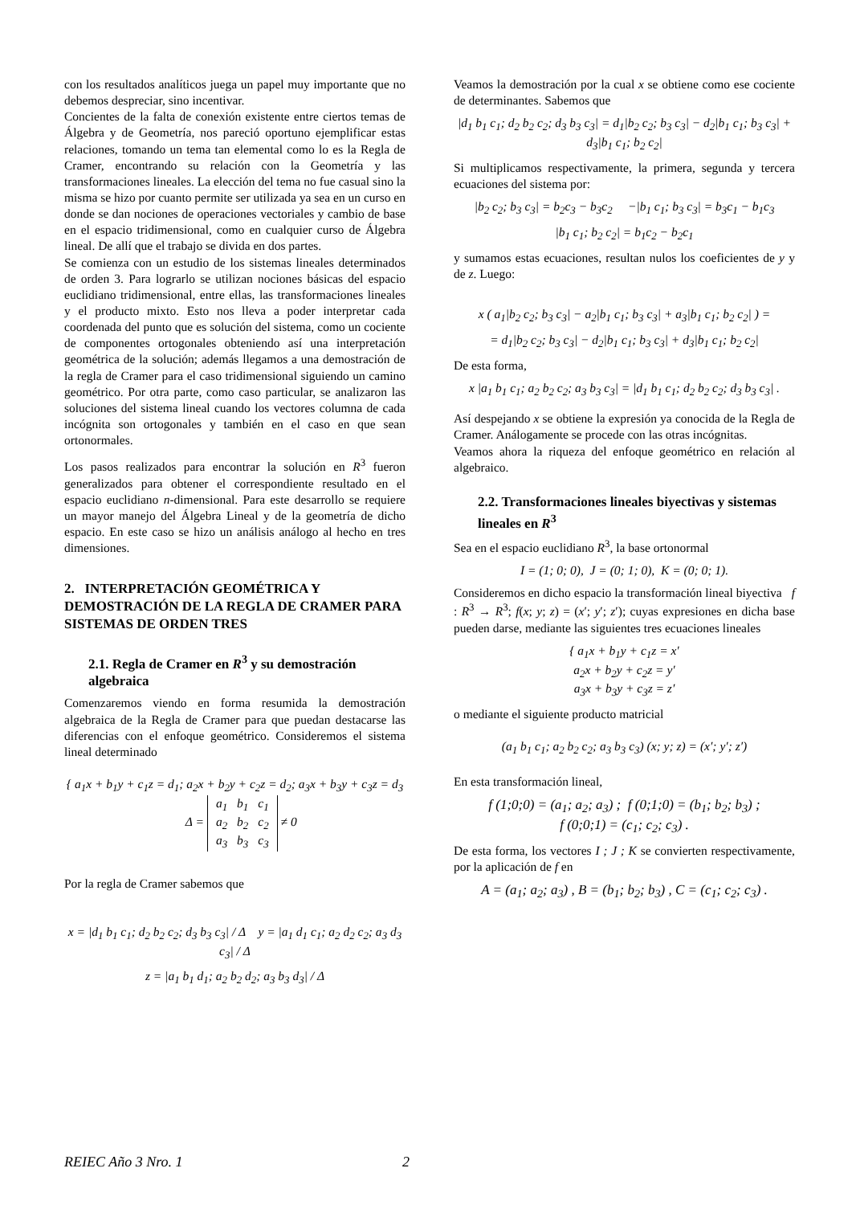con los resultados analíticos juega un papel muy importante que no debemos despreciar, sino incentivar.
Concientes de la falta de conexión existente entre ciertos temas de Álgebra y de Geometría, nos pareció oportuno ejemplificar estas relaciones, tomando un tema tan elemental como lo es la Regla de Cramer, encontrando su relación con la Geometría y las transformaciones lineales. La elección del tema no fue casual sino la misma se hizo por cuanto permite ser utilizada ya sea en un curso en donde se dan nociones de operaciones vectoriales y cambio de base en el espacio tridimensional, como en cualquier curso de Álgebra lineal. De allí que el trabajo se divida en dos partes.
Se comienza con un estudio de los sistemas lineales determinados de orden 3. Para lograrlo se utilizan nociones básicas del espacio euclidiano tridimensional, entre ellas, las transformaciones lineales y el producto mixto. Esto nos lleva a poder interpretar cada coordenada del punto que es solución del sistema, como un cociente de componentes ortogonales obteniendo así una interpretación geométrica de la solución; además llegamos a una demostración de la regla de Cramer para el caso tridimensional siguiendo un camino geométrico. Por otra parte, como caso particular, se analizaron las soluciones del sistema lineal cuando los vectores columna de cada incógnita son ortogonales y también en el caso en que sean ortonormales.
Los pasos realizados para encontrar la solución en R<sup>3</sup> fueron generalizados para obtener el correspondiente resultado en el espacio euclidiano n-dimensional. Para este desarrollo se requiere un mayor manejo del Álgebra Lineal y de la geometría de dicho espacio. En este caso se hizo un análisis análogo al hecho en tres dimensiones.
2. INTERPRETACIÓN GEOMÉTRICA Y DEMOSTRACIÓN DE LA REGLA DE CRAMER PARA SISTEMAS DE ORDEN TRES
2.1. Regla de Cramer en R<sup>3</sup> y su demostración algebraica
Comenzaremos viendo en forma resumida la demostración algebraica de la Regla de Cramer para que puedan destacarse las diferencias con el enfoque geométrico. Consideremos el sistema lineal determinado
{ a<sub>1</sub>x + b<sub>1</sub>y + c<sub>1</sub>z = d<sub>1</sub>; a<sub>2</sub>x + b<sub>2</sub>y + c<sub>2</sub>z = d<sub>2</sub>; a<sub>3</sub>x + b<sub>3</sub>y + c<sub>3</sub>z = d<sub>3</sub> Δ =
| a<sub>1</sub> | b<sub>1</sub> | c<sub>1</sub> |
| a<sub>2</sub> | b<sub>2</sub> | c<sub>2</sub> |
| a<sub>3</sub> | b<sub>3</sub> | c<sub>3</sub> |
≠ 0
Por la regla de Cramer sabemos que
x = |d<sub>1</sub> b<sub>1</sub> c<sub>1</sub>; d<sub>2</sub> b<sub>2</sub> c<sub>2</sub>; d<sub>3</sub> b<sub>3</sub> c<sub>3</sub>| / Δ y = |a<sub>1</sub> d<sub>1</sub> c<sub>1</sub>; a<sub>2</sub> d<sub>2</sub> c<sub>2</sub>; a<sub>3</sub> d<sub>3</sub> c<sub>3</sub>| / Δ
z = |a<sub>1</sub> b<sub>1</sub> d<sub>1</sub>; a<sub>2</sub> b<sub>2</sub> d<sub>2</sub>; a<sub>3</sub> b<sub>3</sub> d<sub>3</sub>| / Δ
Veamos la demostración por la cual x se obtiene como ese cociente de determinantes. Sabemos que
|d<sub>1</sub> b<sub>1</sub> c<sub>1</sub>; d<sub>2</sub> b<sub>2</sub> c<sub>2</sub>; d<sub>3</sub> b<sub>3</sub> c<sub>3</sub>| = d<sub>1</sub>|b<sub>2</sub> c<sub>2</sub>; b<sub>3</sub> c<sub>3</sub>| − d<sub>2</sub>|b<sub>1</sub> c<sub>1</sub>; b<sub>3</sub> c<sub>3</sub>| + d<sub>3</sub>|b<sub>1</sub> c<sub>1</sub>; b<sub>2</sub> c<sub>2</sub>|
Si multiplicamos respectivamente, la primera, segunda y tercera ecuaciones del sistema por:
|b<sub>2</sub> c<sub>2</sub>; b<sub>3</sub> c<sub>3</sub>| = b<sub>2</sub>c<sub>3</sub> − b<sub>3</sub>c<sub>2</sub> −|b<sub>1</sub> c<sub>1</sub>; b<sub>3</sub> c<sub>3</sub>| = b<sub>3</sub>c<sub>1</sub> − b<sub>1</sub>c<sub>3</sub>
|b<sub>1</sub> c<sub>1</sub>; b<sub>2</sub> c<sub>2</sub>| = b<sub>1</sub>c<sub>2</sub> − b<sub>2</sub>c<sub>1</sub>
y sumamos estas ecuaciones, resultan nulos los coeficientes de y y de z. Luego:
x ( a<sub>1</sub>|b<sub>2</sub> c<sub>2</sub>; b<sub>3</sub> c<sub>3</sub>| − a<sub>2</sub>|b<sub>1</sub> c<sub>1</sub>; b<sub>3</sub> c<sub>3</sub>| + a<sub>3</sub>|b<sub>1</sub> c<sub>1</sub>; b<sub>2</sub> c<sub>2</sub>| ) =
= d<sub>1</sub>|b<sub>2</sub> c<sub>2</sub>; b<sub>3</sub> c<sub>3</sub>| − d<sub>2</sub>|b<sub>1</sub> c<sub>1</sub>; b<sub>3</sub> c<sub>3</sub>| + d<sub>3</sub>|b<sub>1</sub> c<sub>1</sub>; b<sub>2</sub> c<sub>2</sub>|
De esta forma,
x |a<sub>1</sub> b<sub>1</sub> c<sub>1</sub>; a<sub>2</sub> b<sub>2</sub> c<sub>2</sub>; a<sub>3</sub> b<sub>3</sub> c<sub>3</sub>| = |d<sub>1</sub> b<sub>1</sub> c<sub>1</sub>; d<sub>2</sub> b<sub>2</sub> c<sub>2</sub>; d<sub>3</sub> b<sub>3</sub> c<sub>3</sub>| .
Así despejando x se obtiene la expresión ya conocida de la Regla de Cramer. Análogamente se procede con las otras incógnitas.
Veamos ahora la riqueza del enfoque geométrico en relación al algebraico.
2.2. Transformaciones lineales biyectivas y sistemas lineales en R<sup>3</sup>
Sea en el espacio euclidiano R<sup>3</sup>, la base ortonormal
I = (1; 0; 0), J = (0; 1; 0), K = (0; 0; 1).
Consideremos en dicho espacio la transformación lineal biyectiva f : R<sup>3</sup> → R<sup>3</sup>; f(x; y; z) = (x′; y′; z′); cuyas expresiones en dicha base pueden darse, mediante las siguientes tres ecuaciones lineales
{ a<sub>1</sub>x + b<sub>1</sub>y + c<sub>1</sub>z = x′
a<sub>2</sub>x + b<sub>2</sub>y + c<sub>2</sub>z = y′
a<sub>3</sub>x + b<sub>3</sub>y + c<sub>3</sub>z = z′
o mediante el siguiente producto matricial
(a<sub>1</sub> b<sub>1</sub> c<sub>1</sub>; a<sub>2</sub> b<sub>2</sub> c<sub>2</sub>; a<sub>3</sub> b<sub>3</sub> c<sub>3</sub>) (x; y; z) = (x′; y′; z′)
En esta transformación lineal,
f (1;0;0) = (a<sub>1</sub>; a<sub>2</sub>; a<sub>3</sub>) ; f (0;1;0) = (b<sub>1</sub>; b<sub>2</sub>; b<sub>3</sub>) ;
f (0;0;1) = (c<sub>1</sub>; c<sub>2</sub>; c<sub>3</sub>) .
De esta forma, los vectores I ; J ; K se convierten respectivamente, por la aplicación de f en
A = (a<sub>1</sub>; a<sub>2</sub>; a<sub>3</sub>) , B = (b<sub>1</sub>; b<sub>2</sub>; b<sub>3</sub>) , C = (c<sub>1</sub>; c<sub>2</sub>; c<sub>3</sub>) .
REIEC Año 3 Nro. 1 2